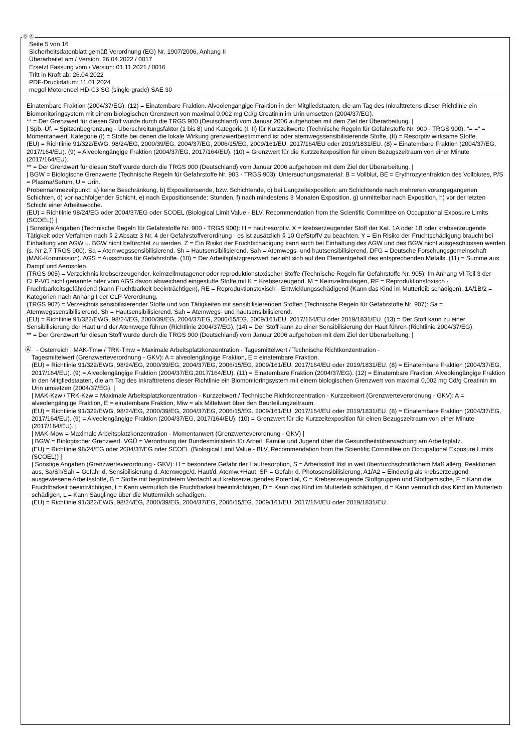Ⓓ Ⓐ
Seite 5 von 16
Sicherheitsdatenblatt gemäß Verordnung (EG) Nr. 1907/2006, Anhang II
Überarbeitet am / Version: 26.04.2022 / 0017
Ersetzt Fassung vom / Version: 01.11.2021 / 0016
Tritt in Kraft ab: 26.04.2022
PDF-Druckdatum: 11.01.2024
megol Motorenoel HD-C3 SG (single-grade) SAE 30
Einatembare Fraktion (2004/37/EG). (12) = Einatembare Fraktion. Alveolengängige Fraktion in den Mitgliedstaaten, die am Tag des Inkrafttretens dieser Richtlinie ein Biomonitoringsystem mit einem biologischen Grenzwert von maximal 0,002 mg Cd/g Creatinin im Urin umsetzen (2004/37/EG).
** = Der Grenzwert für diesen Stoff wurde durch die TRGS 900 (Deutschland) vom Januar 2006 aufgehoben mit dem Ziel der Überarbeitung. |
| Spb.-Üf. = Spitzenbegrenzung - Überschreitungsfaktor (1 bis 8) und Kategorie (I, II) für Kurzzeitwerte (Technische Regeln für Gefahrstoffe Nr. 900 - TRGS 900): "= =" = Momentanwert. Kategorie (I) = Stoffe bei denen die lokale Wirkung grenzwertbestimmend ist oder atemwegssensibilisierende Stoffe, (II) = Resorptiv wirksame Stoffe.
(EU) = Richtlinie 91/322/EWG, 98/24/EG, 2000/39/EG, 2004/37/EG, 2006/15/EG, 2009/161/EU, 2017/164/EU oder 2019/1831/EU. (8) = Einatembare Fraktion (2004/37/EG, 2017/164/EU). (9) = Alveolengängige Fraktion (2004/37/EG, 2017/164/EU). (10) = Grenzwert für die Kurzzeitexposition für einen Bezugszeitraum von einer Minute (2017/164/EU).
** = Der Grenzwert für diesen Stoff wurde durch die TRGS 900 (Deutschland) vom Januar 2006 aufgehoben mit dem Ziel der Überarbeitung. |
| BGW = Biologische Grenzwerte (Technische Regeln für Gefahrstoffe Nr. 903 - TRGS 903): Untersuchungsmaterial: B = Vollblut, BE = Erythrozytenfraktion des Vollblutes, P/S = Plasma/Serum, U = Urin.
Probennahmezeitpunkt: a) keine Beschränkung, b) Expositionsende, bzw. Schichtende, c) bei Langzeitexposition: am Schichtende nach mehreren vorangegangenen Schichten, d) vor nachfolgender Schicht, e) nach Expositionsende: Stunden, f) nach mindestens 3 Monaten Exposition, g) unmittelbar nach Exposition, h) vor der letzten Schicht einer Arbeitswoche.
(EU) = Richtlinie 98/24/EG oder 2004/37/EG oder SCOEL (Biological Limit Value - BLV, Recommendation from the Scientific Committee on Occupational Exposure Limits (SCOEL)) |
| Sonstige Angaben (Technische Regeln für Gefahrstoffe Nr. 900 - TRGS 900): H = hautresorptiv. X = krebserzeugender Stoff der Kat. 1A oder 1B oder krebserzeugende Tätigkeit oder Verfahren nach § 2 Absatz 3 Nr. 4 der Gefahrstoffverordnung - es ist zusätzlich § 10 GefStoffV zu beachten. Y = Ein Risiko der Fruchtschädigung braucht bei Einhaltung von AGW u. BGW nicht befürchtet zu werden. Z = Ein Risiko der Fruchtschädigung kann auch bei Einhaltung des AGW und des BGW nicht ausgeschlossen werden (s. Nr 2.7 TRGS 900). Sa = Atemwegssensibilisierend. Sh = Hautsensibilisierend. Sah = Atemwegs- und hautsensibilisierend. DFG = Deutsche Forschungsgemeinschaft (MAK-Kommission). AGS = Ausschuss für Gefahrstoffe. (10) = Der Arbeitsplatzgrenzwert bezieht sich auf den Elementgehalt des entsprechenden Metalls. (11) = Summe aus Dampf und Aerosolen.
(TRGS 905) = Verzeichnis krebserzeugender, keimzellmutagener oder reproduktionstoxischer Stoffe (Technische Regeln für Gefahrstoffe Nr. 905): Im Anhang VI Teil 3 der CLP-VO nicht genannte oder vom AGS davon abweichend eingestufte Stoffe mit K = Krebserzeugend, M = Keimzellmutagen, RF = Reproduktionstoxisch - Fruchtbarkeitsgefährdend (kann Fruchtbarkeit beeinträchtigen), RE = Reproduktionstoxisch - Entwicklungsschädigend (Kann das Kind im Mutterleib schädigen), 1A/1B/2 = Kategorien nach Anhang I der CLP-Verordnung.
(TRGS 907) = Verzeichnis sensibilisierender Stoffe und von Tätigkeiten mit sensibilisierenden Stoffen (Technische Regeln für Gefahrstoffe Nr. 907): Sa = Atemwegssensibilisierend. Sh = Hautsensibilisierend. Sah = Atemwegs- und hautsensibilisierend.
(EU) = Richtlinie 91/322/EWG, 98/24/EG, 2000/39/EG, 2004/37/EG, 2006/15/EG, 2009/161/EU, 2017/164/EU oder 2019/1831/EU. (13) = Der Stoff kann zu einer Sensibilisierung der Haut und der Atemwege führen (Richtlinie 2004/37/EG), (14) = Der Stoff kann zu einer Sensibilisierung der Haut führen (Richtlinie 2004/37/EG).
** = Der Grenzwert für diesen Stoff wurde durch die TRGS 900 (Deutschland) vom Januar 2006 aufgehoben mit dem Ziel der Überarbeitung. |
Ⓐ - Österreich | MAK-Tmw / TRK-Tmw = Maximale Arbeitsplatzkonzentration - Tagesmittelwert / Technische Richtkonzentration -
Tagesmittelwert (Grenzwerteverordnung - GKV): A = alveolengängige Fraktion, E = einatembare Fraktion.
(EU) = Richtlinie 91/322/EWG, 98/24/EG, 2000/39/EG, 2004/37/EG, 2006/15/EG, 2009/161/EU, 2017/164/EU oder 2019/1831/EU. (8) = Einatembare Fraktion (2004/37/EG, 2017/164/EU). (9) = Alveolengängige Fraktion (2004/37/EG,2017/164/EU). (11) = Einatembare Fraktion (2004/37/EG). (12) = Einatembare Fraktion. Alveolengängige Fraktion in den Mitgliedstaaten, die am Tag des Inkrafttretens dieser Richtlinie ein Biomonitoringsystem mit einem biologischen Grenzwert von maximal 0,002 mg Cd/g Creatinin im Urin umsetzen (2004/37/EG). |
| MAK-Kzw / TRK-Kzw = Maximale Arbeitsplatzkonzentration - Kurzzeitwert / Technische Richtkonzentration - Kurzzeitwert (Grenzwerteverordnung - GKV): A = alveolengängige Fraktion, E = einatembare Fraktion, Miw = als Mittelwert über den Beurteilungzeitraum.
(EU) = Richtlinie 91/322/EWG, 98/24/EG, 2000/39/EG, 2004/37/EG, 2006/15/EG, 2009/161/EU, 2017/164/EU oder 2019/1831/EU. (8) = Einatembare Fraktion (2004/37/EG, 2017/164/EU). (9) = Alveolengängige Fraktion (2004/37/EG, 2017/164/EU). (10) = Grenzwert für die Kurzzeitexposition für einen Bezugszeitraum von einer Minute (2017/164/EU). |
| MAK-Mow = Maximale Arbeitsplatzkonzentration - Momentanwert (Grenzwerteverordnung - GKV) |
| BGW = Biologischer Grenzwert. VGÜ = Verordnung der Bundesministerin für Arbeit, Familie und Jugend über die Gesundheitsüberwachung am Arbeitsplatz.
(EU) = Richtlinie 98/24/EG oder 2004/37/EG oder SCOEL (Biological Limit Value - BLV, Recommendation from the Scientific Committee on Occupational Exposure Limits (SCOEL)) |
| Sonstige Angaben (Grenzwerteverordnung - GKV): H = besondere Gefahr der Hautresorption, S = Arbeitsstoff löst in weit überdurchschnittlichem Maß allerg. Reaktionen aus, Sa/Sh/Sah = Gefahr d. Sensibilisierung d. Atemwege/d. Haut/d. Atemw.+Haut, SP = Gefahr d. Photosensibilisierung, A1/A2 = Eindeutig als krebserzeugend ausgewiesene Arbeitsstoffe, B = Stoffe mit begründetem Verdacht auf krebserzeugendes Potential, C = Krebserzeugende Stoffgruppen und Stoffgemische, F = Kann die Fruchtbarkeit beeinträchtigen, f = Kann vermutlich die Fruchtbarkeit beeinträchtigen, D = Kann das Kind im Mutterleib schädigen, d = Kann vermutlich das Kind im Mutterleib schädigen, L = Kann Säuglinge über die Muttermilch schädigen.
(EU) = Richtlinie 91/322/EWG, 98/24/EG, 2000/39/EG, 2004/37/EG, 2006/15/EG, 2009/161/EU, 2017/164/EU oder 2019/1831/EU.